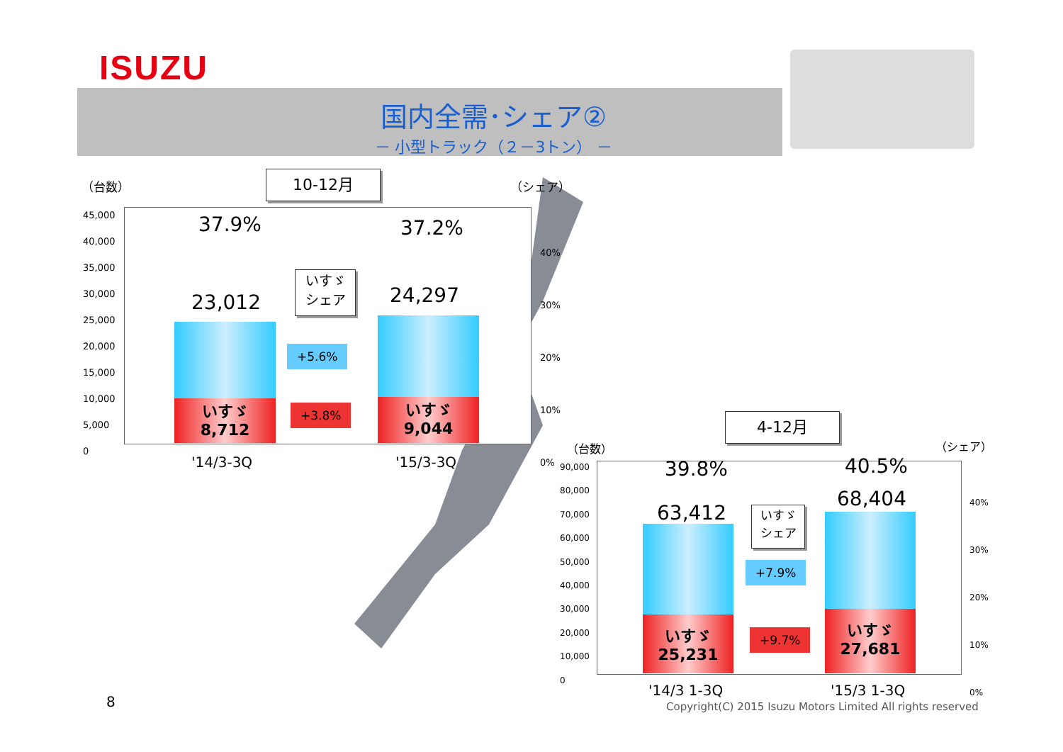ISUZU
国内全需･シェア②
－ 小型トラック（２－3トン） －
（台数） 10-12月 （シェア）
45,000
40,000
35,000
30,000
25,000
20,000
15,000
10,000
5,000
0
37.9% 37.2%
いすゞ
シェア
23,012 24,297
いすゞ
8,712
いすゞ
9,044
+5.6%
+3.8%
40%
30%
20%
10%
0%
'14/3-3Q '15/3-3Q
4-12月
（台数） （シェア）
90,000
80,000
70,000
60,000
50,000
40,000
30,000
20,000
10,000
0
39.8% 40.5%
63,412
68,404
いすゞ
シェア
いすゞ
25,231
いすゞ
27,681
+7.9%
+9.7%
40%
30%
20%
10%
0%
'14/3 1-3Q '15/3 1-3Q
8
Copyright(C) 2015 Isuzu Motors Limited All rights reserved